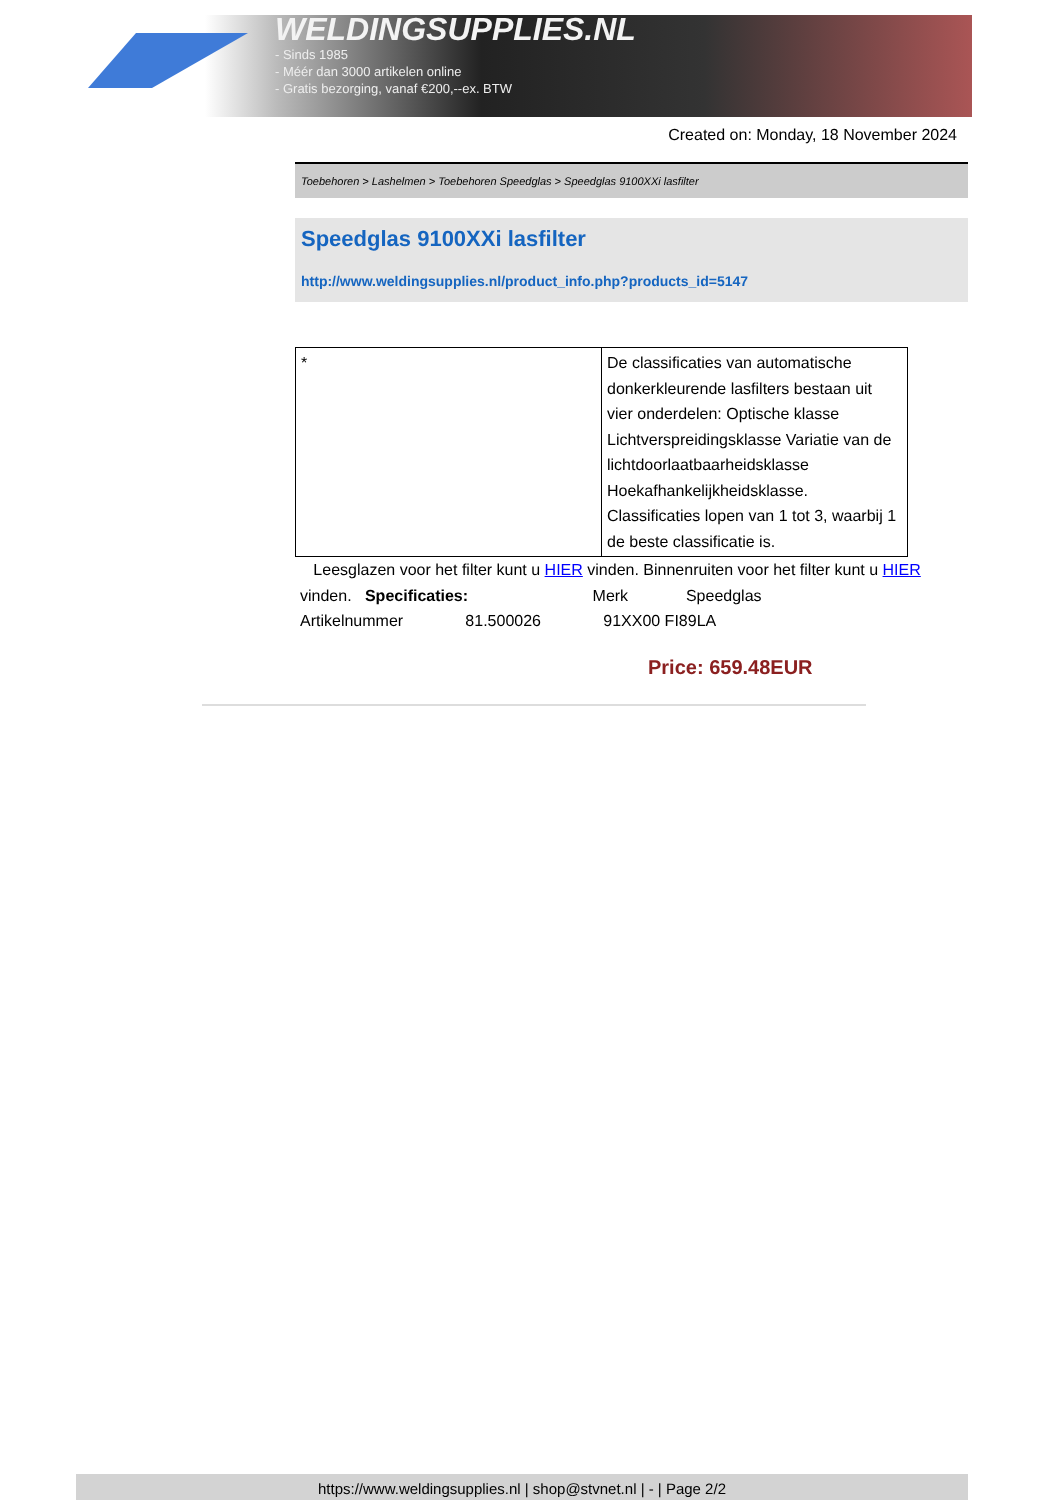WELDINGSUPPLIES.NL
- Sinds 1985
- Méér dan 3000 artikelen online
- Gratis bezorging, vanaf €200,--ex. BTW
Created on: Monday, 18 November 2024
Toebehoren > Lashelmen > Toebehoren Speedglas > Speedglas 9100XXi lasfilter
Speedglas 9100XXi lasfilter
http://www.weldingsupplies.nl/product_info.php?products_id=5147
| * | De classificaties van automatische donkerkleurende lasfilters bestaan uit vier onderdelen: Optische klasse Lichtverspreidingsklasse Variatie van de lichtdoorlaatbaarheidsklasse Hoekafhankelijkheidsklasse. Classificaties lopen van 1 tot 3, waarbij 1 de beste classificatie is. |
Leesglazen voor het filter kunt u HIER vinden. Binnenruiten voor het filter kunt u HIER vinden. Specificaties: Merk Speedglas
Artikelnummer 81.500026 91XX00 FI89LA
Price: 659.48EUR
https://www.weldingsupplies.nl | shop@stvnet.nl | - | Page 2/2